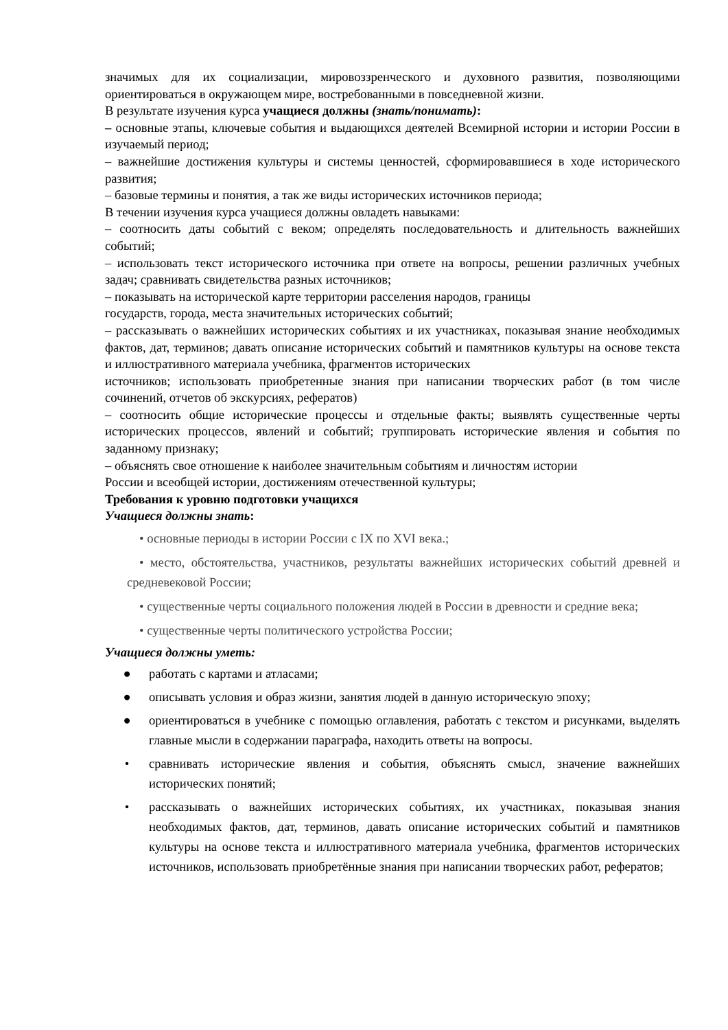значимых для их социализации, мировоззренческого и духовного развития, позволяющими ориентироваться в окружающем мире, востребованными в повседневной жизни.
В результате изучения курса учащиеся должны (знать/понимать):
– основные этапы, ключевые события и выдающихся деятелей Всемирной истории и истории России в изучаемый период;
– важнейшие достижения культуры и системы ценностей, сформировавшиеся в ходе исторического развития;
– базовые термины и понятия, а так же виды исторических источников периода;
В течении изучения курса учащиеся должны овладеть навыками:
– соотносить даты событий с веком; определять последовательность и длительность важнейших событий;
– использовать текст исторического источника при ответе на вопросы, решении различных учебных задач; сравнивать свидетельства разных источников;
– показывать на исторической карте территории расселения народов, границы
государств, города, места значительных исторических событий;
– рассказывать о важнейших исторических событиях и их участниках, показывая знание необходимых фактов, дат, терминов; давать описание исторических событий и памятников культуры на основе текста и иллюстративного материала учебника, фрагментов исторических
источников; использовать приобретенные знания при написании творческих работ (в том числе сочинений, отчетов об экскурсиях, рефератов)
– соотносить общие исторические процессы и отдельные факты; выявлять существенные черты исторических процессов, явлений и событий; группировать исторические явления и события по заданному признаку;
– объяснять свое отношение к наиболее значительным событиям и личностям истории
России и всеобщей истории, достижениям отечественной культуры;
Требования к уровню подготовки учащихся
Учащиеся должны знать:
• основные периоды в истории России с IX по XVI века.;
• место, обстоятельства, участников, результаты важнейших исторических событий древней и средневековой России;
• существенные черты социального положения людей в России в древности и средние века;
• существенные черты политического устройства России;
Учащиеся должны уметь:
● работать с картами и атласами;
● описывать условия и образ жизни, занятия людей в данную историческую эпоху;
● ориентироваться в учебнике с помощью оглавления, работать с текстом и рисунками, выделять главные мысли в содержании параграфа, находить ответы на вопросы.
• сравнивать исторические явления и события, объяснять смысл, значение важнейших исторических понятий;
• рассказывать о важнейших исторических событиях, их участниках, показывая знания необходимых фактов, дат, терминов, давать описание исторических событий и памятников культуры на основе текста и иллюстративного материала учебника, фрагментов исторических источников, использовать приобретённые знания при написании творческих работ, рефератов;